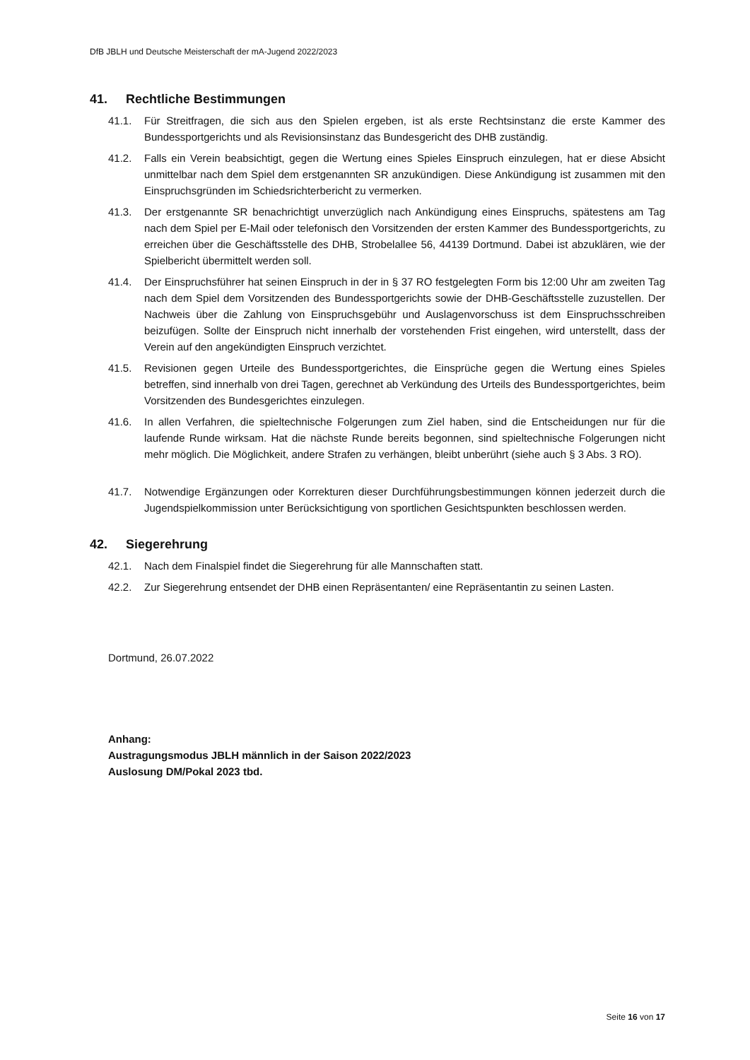DfB JBLH und Deutsche Meisterschaft der mA-Jugend 2022/2023
41. Rechtliche Bestimmungen
41.1. Für Streitfragen, die sich aus den Spielen ergeben, ist als erste Rechtsinstanz die erste Kammer des Bundessportgerichts und als Revisionsinstanz das Bundesgericht des DHB zuständig.
41.2. Falls ein Verein beabsichtigt, gegen die Wertung eines Spieles Einspruch einzulegen, hat er diese Absicht unmittelbar nach dem Spiel dem erstgenannten SR anzukündigen. Diese Ankündigung ist zusammen mit den Einspruchsgründen im Schiedsrichterbericht zu vermerken.
41.3. Der erstgenannte SR benachrichtigt unverzüglich nach Ankündigung eines Einspruchs, spätestens am Tag nach dem Spiel per E-Mail oder telefonisch den Vorsitzenden der ersten Kammer des Bundessportgerichts, zu erreichen über die Geschäftsstelle des DHB, Strobelallee 56, 44139 Dortmund. Dabei ist abzuklären, wie der Spielbericht übermittelt werden soll.
41.4. Der Einspruchsführer hat seinen Einspruch in der in § 37 RO festgelegten Form bis 12:00 Uhr am zweiten Tag nach dem Spiel dem Vorsitzenden des Bundessportgerichts sowie der DHB-Geschäftsstelle zuzustellen. Der Nachweis über die Zahlung von Einspruchsgebühr und Auslagenvorschuss ist dem Einspruchsschreiben beizufügen. Sollte der Einspruch nicht innerhalb der vorstehenden Frist eingehen, wird unterstellt, dass der Verein auf den angekündigten Einspruch verzichtet.
41.5. Revisionen gegen Urteile des Bundessportgerichtes, die Einsprüche gegen die Wertung eines Spieles betreffen, sind innerhalb von drei Tagen, gerechnet ab Verkündung des Urteils des Bundessportgerichtes, beim Vorsitzenden des Bundesgerichtes einzulegen.
41.6. In allen Verfahren, die spieltechnische Folgerungen zum Ziel haben, sind die Entscheidungen nur für die laufende Runde wirksam. Hat die nächste Runde bereits begonnen, sind spieltechnische Folgerungen nicht mehr möglich. Die Möglichkeit, andere Strafen zu verhängen, bleibt unberührt (siehe auch § 3 Abs. 3 RO).
41.7. Notwendige Ergänzungen oder Korrekturen dieser Durchführungsbestimmungen können jederzeit durch die Jugendspielkommission unter Berücksichtigung von sportlichen Gesichtspunkten beschlossen werden.
42. Siegerehrung
42.1. Nach dem Finalspiel findet die Siegerehrung für alle Mannschaften statt.
42.2. Zur Siegerehrung entsendet der DHB einen Repräsentanten/ eine Repräsentantin zu seinen Lasten.
Dortmund, 26.07.2022
Anhang:
Austragungsmodus JBLH männlich in der Saison 2022/2023
Auslosung DM/Pokal 2023 tbd.
Seite 16 von 17